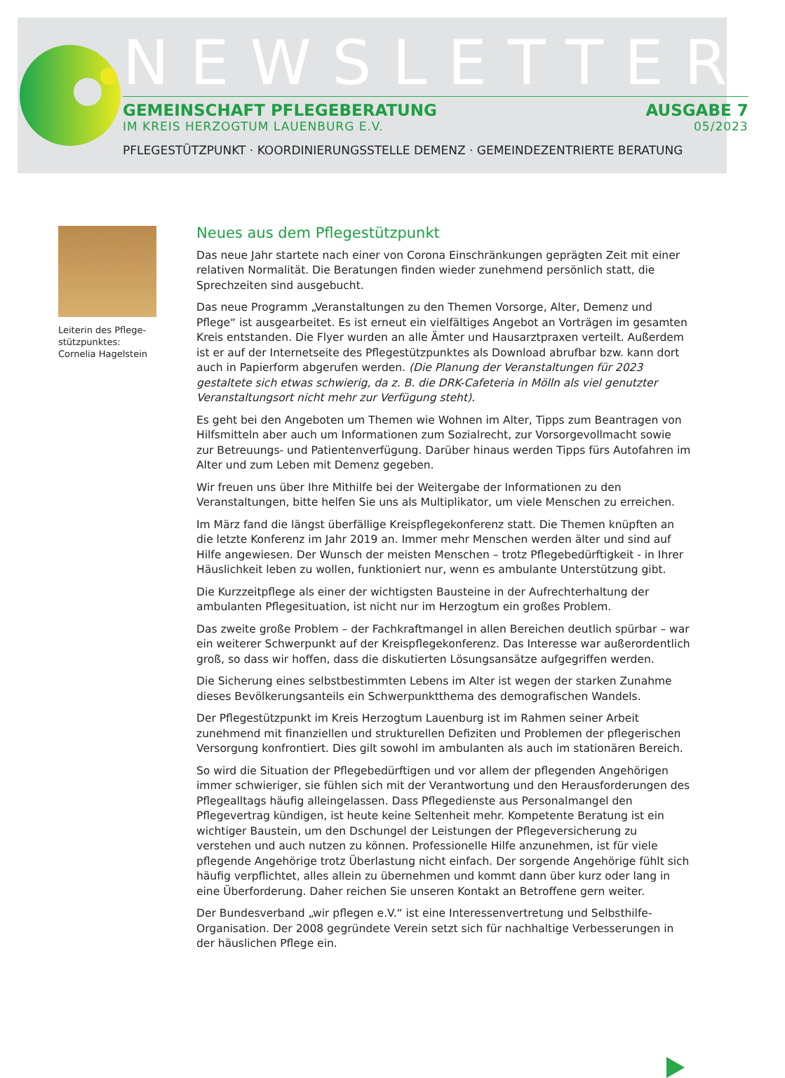NEWSLETTER
GEMEINSCHAFT PFLEGEBERATUNG AUSGABE 7
IM KREIS HERZOGTUM LAUENBURG E.V. 05/2023
PFLEGESTÜTZPUNKT · KOORDINIERUNGSSTELLE DEMENZ · GEMEINDEZENTRIERTE BERATUNG
Leiterin des Pflege-
stützpunktes:
Cornelia Hagelstein
Neues aus dem Pflegestützpunkt
Das neue Jahr startete nach einer von Corona Einschränkungen geprägten Zeit mit einer relativen Normalität. Die Beratungen finden wieder zunehmend persönlich statt, die Sprechzeiten sind ausgebucht.
Das neue Programm „Veranstaltungen zu den Themen Vorsorge, Alter, Demenz und Pflege“ ist ausgearbeitet. Es ist erneut ein vielfältiges Angebot an Vorträgen im gesamten Kreis entstanden. Die Flyer wurden an alle Ämter und Hausarztpraxen verteilt. Außerdem ist er auf der Internetseite des Pflegestützpunktes als Download abrufbar bzw. kann dort auch in Papierform abgerufen werden. (Die Planung der Veranstaltungen für 2023 gestaltete sich etwas schwierig, da z. B. die DRK-Cafeteria in Mölln als viel genutzter Veranstaltungsort nicht mehr zur Verfügung steht).
Es geht bei den Angeboten um Themen wie Wohnen im Alter, Tipps zum Beantragen von Hilfsmitteln aber auch um Informationen zum Sozialrecht, zur Vorsorgevollmacht sowie zur Betreuungs- und Patientenverfügung. Darüber hinaus werden Tipps fürs Autofahren im Alter und zum Leben mit Demenz gegeben.
Wir freuen uns über Ihre Mithilfe bei der Weitergabe der Informationen zu den Veranstaltungen, bitte helfen Sie uns als Multiplikator, um viele Menschen zu erreichen.
Im März fand die längst überfällige Kreispflegekonferenz statt. Die Themen knüpften an die letzte Konferenz im Jahr 2019 an. Immer mehr Menschen werden älter und sind auf Hilfe angewiesen. Der Wunsch der meisten Menschen – trotz Pflegebedürftigkeit - in Ihrer Häuslichkeit leben zu wollen, funktioniert nur, wenn es ambulante Unterstützung gibt.
Die Kurzzeitpflege als einer der wichtigsten Bausteine in der Aufrechterhaltung der ambulanten Pflegesituation, ist nicht nur im Herzogtum ein großes Problem.
Das zweite große Problem – der Fachkraftmangel in allen Bereichen deutlich spürbar – war ein weiterer Schwerpunkt auf der Kreispflegekonferenz. Das Interesse war außerordentlich groß, so dass wir hoffen, dass die diskutierten Lösungsansätze aufgegriffen werden.
Die Sicherung eines selbstbestimmten Lebens im Alter ist wegen der starken Zunahme dieses Bevölkerungsanteils ein Schwerpunktthema des demografischen Wandels.
Der Pflegestützpunkt im Kreis Herzogtum Lauenburg ist im Rahmen seiner Arbeit zunehmend mit finanziellen und strukturellen Defiziten und Problemen der pflegerischen Versorgung konfrontiert. Dies gilt sowohl im ambulanten als auch im stationären Bereich.
So wird die Situation der Pflegebedürftigen und vor allem der pflegenden Angehörigen immer schwieriger, sie fühlen sich mit der Verantwortung und den Herausforderungen des Pflegealltags häufig alleingelassen. Dass Pflegedienste aus Personalmangel den Pflegevertrag kündigen, ist heute keine Seltenheit mehr. Kompetente Beratung ist ein wichtiger Baustein, um den Dschungel der Leistungen der Pflegeversicherung zu verstehen und auch nutzen zu können. Professionelle Hilfe anzunehmen, ist für viele pflegende Angehörige trotz Überlastung nicht einfach. Der sorgende Angehörige fühlt sich häufig verpflichtet, alles allein zu übernehmen und kommt dann über kurz oder lang in eine Überforderung. Daher reichen Sie unseren Kontakt an Betroffene gern weiter.
Der Bundesverband „wir pflegen e.V.“ ist eine Interessenvertretung und Selbsthilfe-Organisation. Der 2008 gegründete Verein setzt sich für nachhaltige Verbesserungen in der häuslichen Pflege ein.